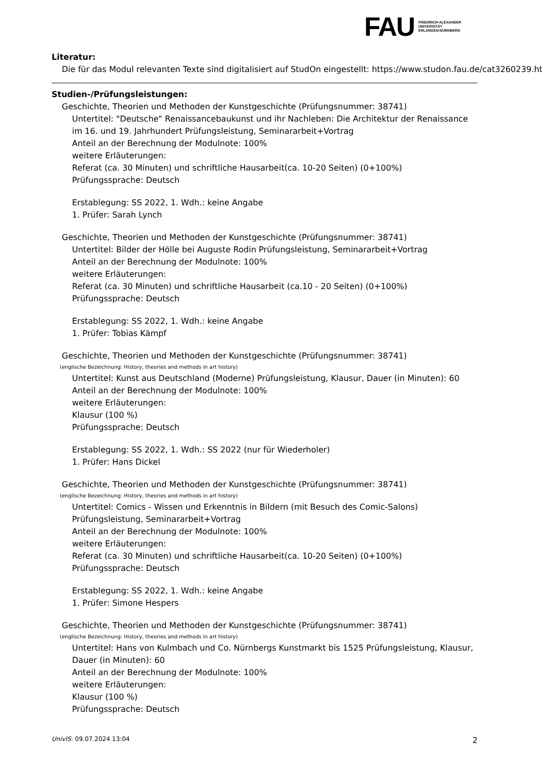FAU
FRIEDRICH-ALEXANDER
UNIVERSITÄT
ERLANGEN-NÜRNBERG
Literatur:
Die für das Modul relevanten Texte sind digitalisiert auf StudOn eingestellt: https://www.studon.fau.de/cat3260239.html
Studien-/Prüfungsleistungen:
Geschichte, Theorien und Methoden der Kunstgeschichte (Prüfungsnummer: 38741)
Untertitel: "Deutsche" Renaissancebaukunst und ihr Nachleben: Die Architektur der Renaissance im 16. und 19. Jahrhundert Prüfungsleistung, Seminararbeit+Vortrag
Anteil an der Berechnung der Modulnote: 100%
weitere Erläuterungen:
Referat (ca. 30 Minuten) und schriftliche Hausarbeit(ca. 10-20 Seiten) (0+100%)
Prüfungssprache: Deutsch
Erstablegung: SS 2022, 1. Wdh.: keine Angabe
1. Prüfer: Sarah Lynch
Geschichte, Theorien und Methoden der Kunstgeschichte (Prüfungsnummer: 38741)
Untertitel: Bilder der Hölle bei Auguste Rodin Prüfungsleistung, Seminararbeit+Vortrag
Anteil an der Berechnung der Modulnote: 100%
weitere Erläuterungen:
Referat (ca. 30 Minuten) und schriftliche Hausarbeit (ca.10 - 20 Seiten) (0+100%)
Prüfungssprache: Deutsch
Erstablegung: SS 2022, 1. Wdh.: keine Angabe
1. Prüfer: Tobias Kämpf
Geschichte, Theorien und Methoden der Kunstgeschichte (Prüfungsnummer: 38741)
(englische Bezeichnung: History, theories and methods in art history)
Untertitel: Kunst aus Deutschland (Moderne) Prüfungsleistung, Klausur, Dauer (in Minuten): 60
Anteil an der Berechnung der Modulnote: 100%
weitere Erläuterungen:
Klausur (100 %)
Prüfungssprache: Deutsch
Erstablegung: SS 2022, 1. Wdh.: SS 2022 (nur für Wiederholer)
1. Prüfer: Hans Dickel
Geschichte, Theorien und Methoden der Kunstgeschichte (Prüfungsnummer: 38741)
(englische Bezeichnung: History, theories and methods in art history)
Untertitel: Comics - Wissen und Erkenntnis in Bildern (mit Besuch des Comic-Salons) Prüfungsleistung, Seminararbeit+Vortrag
Anteil an der Berechnung der Modulnote: 100%
weitere Erläuterungen:
Referat (ca. 30 Minuten) und schriftliche Hausarbeit(ca. 10-20 Seiten) (0+100%)
Prüfungssprache: Deutsch
Erstablegung: SS 2022, 1. Wdh.: keine Angabe
1. Prüfer: Simone Hespers
Geschichte, Theorien und Methoden der Kunstgeschichte (Prüfungsnummer: 38741)
(englische Bezeichnung: History, theories and methods in art history)
Untertitel: Hans von Kulmbach und Co. Nürnbergs Kunstmarkt bis 1525 Prüfungsleistung, Klausur, Dauer (in Minuten): 60
Anteil an der Berechnung der Modulnote: 100%
weitere Erläuterungen:
Klausur (100 %)
Prüfungssprache: Deutsch
UnivIS: 09.07.2024 13:04 2